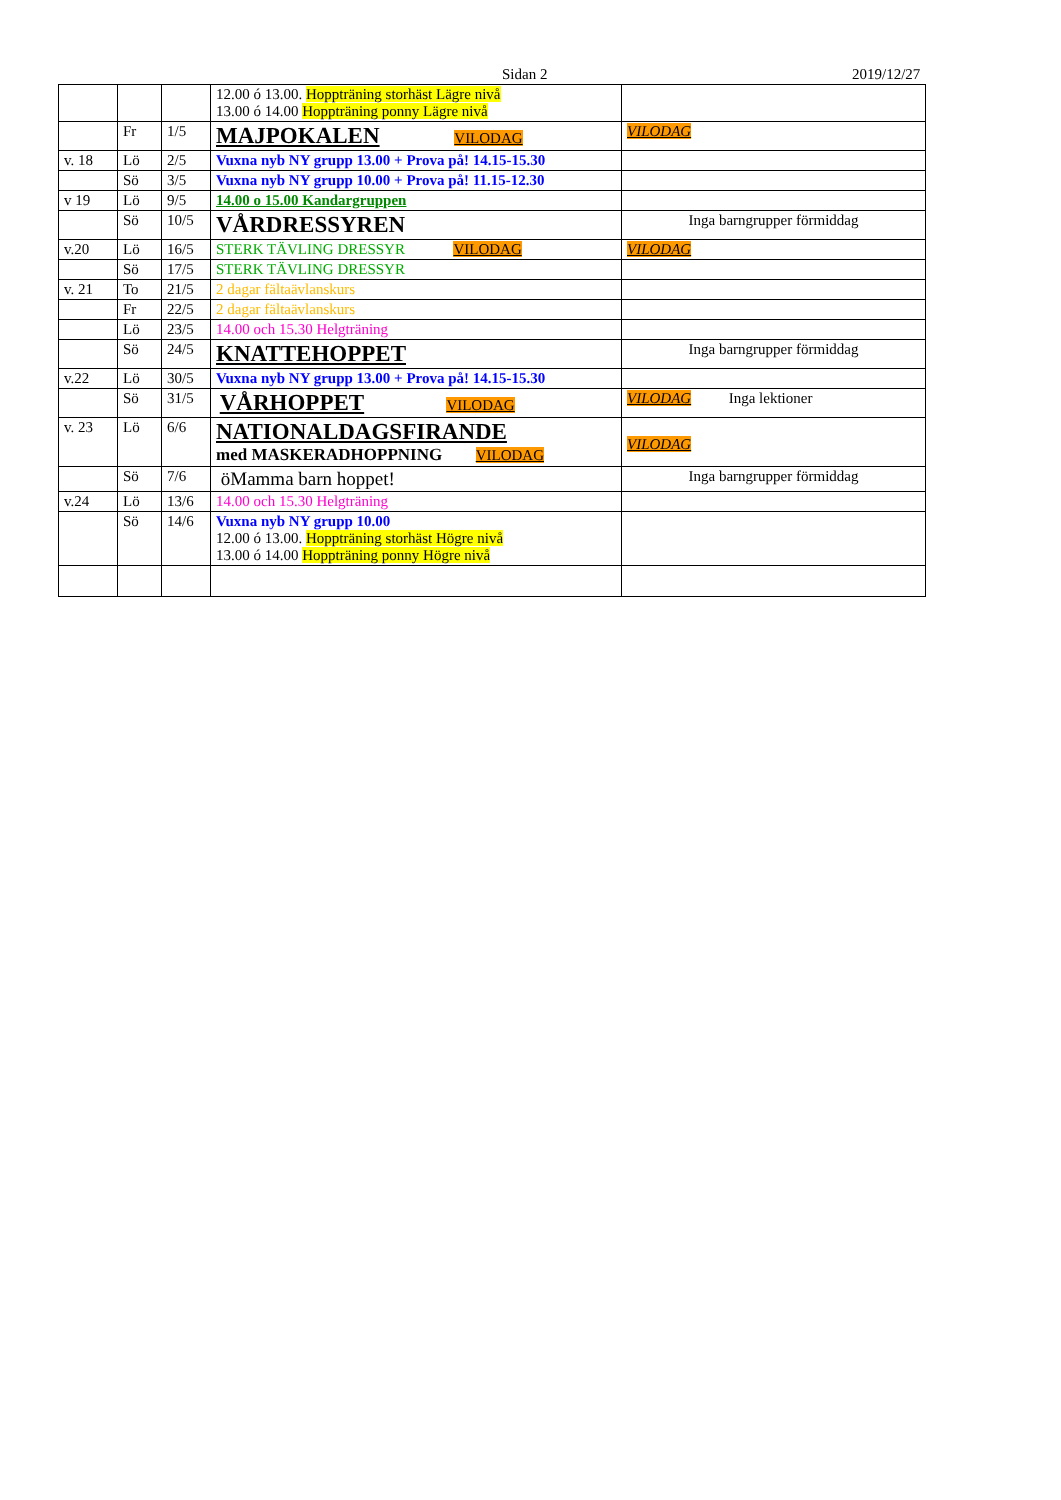Sidan 2 2019/12/27
| | | | 12.00 ó 13.00. Hoppträning storhäst Lägre nivå 13.00 ó 14.00 Hoppträning ponny Lägre nivå | |
| | Fr | 1/5 | MAJPOKALEN VILODAG | VILODAG |
| v. 18 | Lö | 2/5 | Vuxna nyb NY grupp 13.00 + Prova på! 14.15-15.30 | |
| | Sö | 3/5 | Vuxna nyb NY grupp 10.00 + Prova på! 11.15-12.30 | |
| v 19 | Lö | 9/5 | 14.00 o 15.00 Kandargruppen | |
| | Sö | 10/5 | VÅRDRESSYREN | Inga barngrupper förmiddag |
| v.20 | Lö | 16/5 | STERK TÄVLING DRESSYR VILODAG | VILODAG |
| | Sö | 17/5 | STERK TÄVLING DRESSYR | |
| v. 21 | To | 21/5 | 2 dagar fältaävlanskurs | |
| | Fr | 22/5 | 2 dagar fältaävlanskurs | |
| | Lö | 23/5 | 14.00 och 15.30 Helgträning | |
| | Sö | 24/5 | KNATTEHOPPET | Inga barngrupper förmiddag |
| v.22 | Lö | 30/5 | Vuxna nyb NY grupp 13.00 + Prova på! 14.15-15.30 | |
| | Sö | 31/5 | VÅRHOPPET VILODAG | VILODAG Inga lektioner |
| v. 23 | Lö | 6/6 | NATIONALDAGSFIRANDE med MASKERADHOPPNING VILODAG | VILODAG |
| | Sö | 7/6 | öMamma barn hoppet! | Inga barngrupper förmiddag |
| v.24 | Lö | 13/6 | 14.00 och 15.30 Helgträning | |
| | Sö | 14/6 | Vuxna nyb NY grupp 10.00 12.00 ó 13.00. Hoppträning storhäst Högre nivå 13.00 ó 14.00 Hoppträning ponny Högre nivå | |